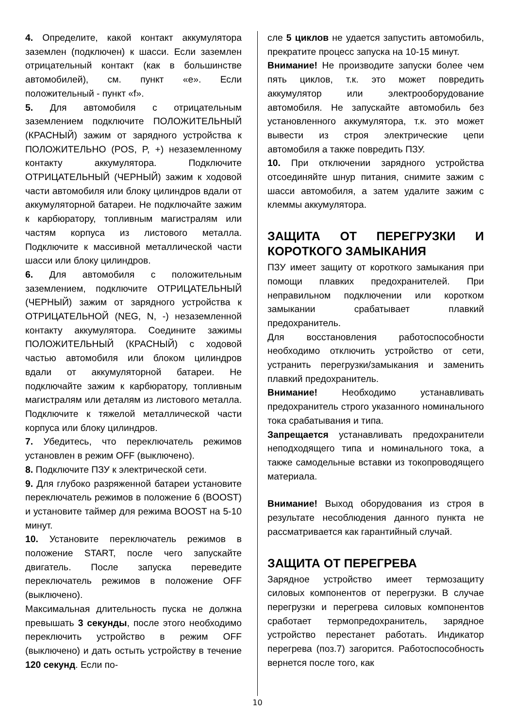4. Определите, какой контакт аккумулятора заземлен (подключен) к шасси. Если заземлен отрицательный контакт (как в большинстве автомобилей), см. пункт «e». Если положительный - пункт «f».
5. Для автомобиля с отрицательным заземлением подключите ПОЛОЖИТЕЛЬНЫЙ (КРАСНЫЙ) зажим от зарядного устройства к ПОЛОЖИТЕЛЬНО (POS, P, +) незаземленному контакту аккумулятора. Подключите ОТРИЦАТЕЛЬНЫЙ (ЧЕРНЫЙ) зажим к ходовой части автомобиля или блоку цилиндров вдали от аккумуляторной батареи. Не подключайте зажим к карбюратору, топливным магистралям или частям корпуса из листового металла. Подключите к массивной металлической части шасси или блоку цилиндров.
6. Для автомобиля с положительным заземлением, подключите ОТРИЦАТЕЛЬНЫЙ (ЧЕРНЫЙ) зажим от зарядного устройства к ОТРИЦАТЕЛЬНОЙ (NEG, N, -) незаземленной контакту аккумулятора. Соедините зажимы ПОЛОЖИТЕЛЬНЫЙ (КРАСНЫЙ) с ходовой частью автомобиля или блоком цилиндров вдали от аккумуляторной батареи. Не подключайте зажим к карбюратору, топливным магистралям или деталям из листового металла. Подключите к тяжелой металлической части корпуса или блоку цилиндров.
7. Убедитесь, что переключатель режимов установлен в режим OFF (выключено).
8. Подключите ПЗУ к электрической сети.
9. Для глубоко разряженной батареи установите переключатель режимов в положение 6 (BOOST) и установите таймер для режима BOOST на 5-10 минут.
10. Установите переключатель режимов в положение START, после чего запускайте двигатель. После запуска переведите переключатель режимов в положение OFF (выключено).
Максимальная длительность пуска не должна превышать 3 секунды, после этого необходимо переключить устройство в режим OFF (выключено) и дать остыть устройству в течение 120 секунд. Если по-
сле 5 циклов не удается запустить автомобиль, прекратите процесс запуска на 10-15 минут.
Внимание! Не производите запуски более чем пять циклов, т.к. это может повредить аккумулятор или электрооборудование автомобиля. Не запускайте автомобиль без установленного аккумулятора, т.к. это может вывести из строя электрические цепи автомобиля а также повредить ПЗУ.
10. При отключении зарядного устройства отсоединяйте шнур питания, снимите зажим с шасси автомобиля, а затем удалите зажим с клеммы аккумулятора.
ЗАЩИТА ОТ ПЕРЕГРУЗКИ И КОРОТКОГО ЗАМЫКАНИЯ
ПЗУ имеет защиту от короткого замыкания при помощи плавких предохранителей. При неправильном подключении или коротком замыкании срабатывает плавкий предохранитель.
Для восстановления работоспособности необходимо отключить устройство от сети, устранить перегрузки/замыкания и заменить плавкий предохранитель.
Внимание! Необходимо устанавливать предохранитель строго указанного номинального тока срабатывания и типа.
Запрещается устанавливать предохранители неподходящего типа и номинального тока, а также самодельные вставки из токопроводящего материала.
Внимание! Выход оборудования из строя в результате несоблюдения данного пункта не рассматривается как гарантийный случай.
ЗАЩИТА ОТ ПЕРЕГРЕВА
Зарядное устройство имеет термозащиту силовых компонентов от перегрузки. В случае перегрузки и перегрева силовых компонентов сработает термопредохранитель, зарядное устройство перестанет работать. Индикатор перегрева (поз.7) загорится. Работоспособность вернется после того, как
10